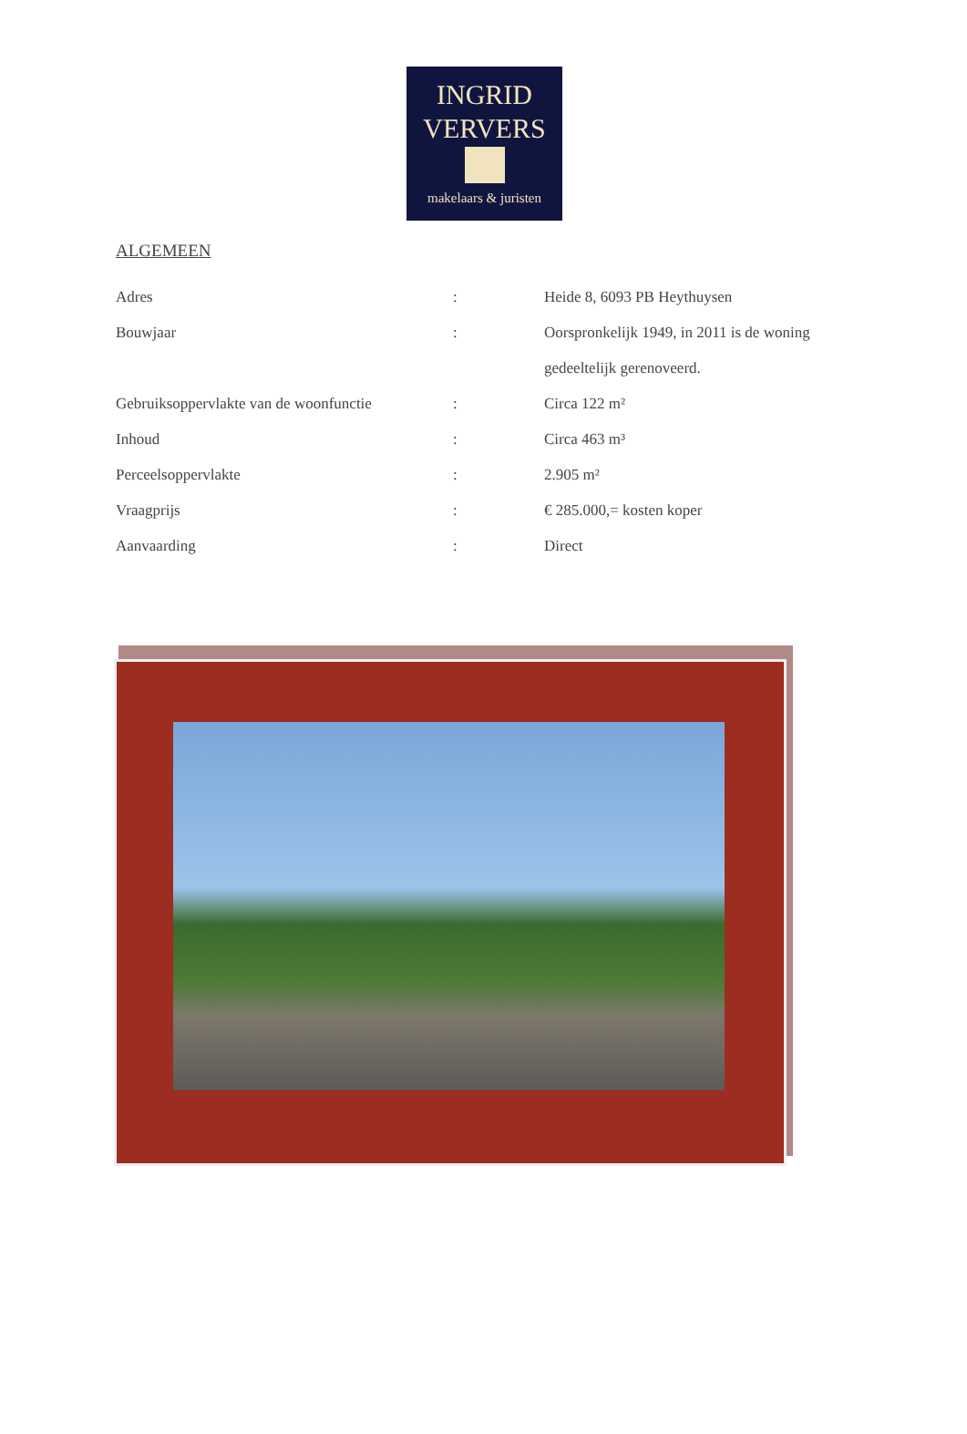INGRID
VERVERS
makelaars & juristen
ALGEMEEN
| Adres | : | Heide 8, 6093 PB Heythuysen |
| Bouwjaar | : | Oorspronkelijk 1949, in 2011 is de woning gedeeltelijk gerenoveerd. |
| Gebruiksoppervlakte van de woonfunctie | : | Circa 122 m² |
| Inhoud | : | Circa 463 m³ |
| Perceelsoppervlakte | : | 2.905 m² |
| Vraagprijs | : | € 285.000,= kosten koper |
| Aanvaarding | : | Direct |